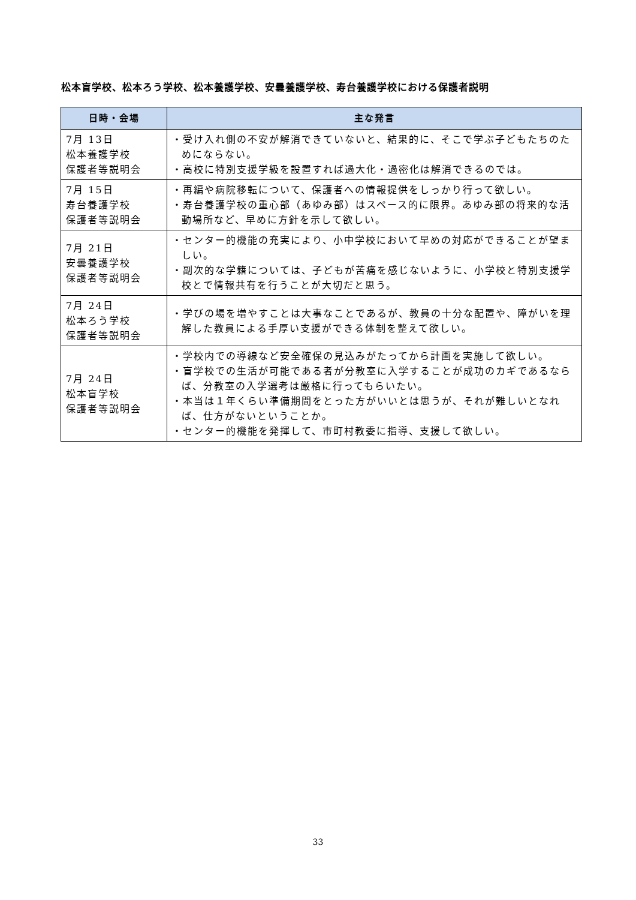松本盲学校、松本ろう学校、松本養護学校、安曇養護学校、寿台養護学校における保護者説明
| 日時・会場 | 主な発言 |
| --- | --- |
| 7月 13日 松本養護学校 保護者等説明会 | ・受け入れ側の不安が解消できていないと、結果的に、そこで学ぶ子どもたちのためにならない。 ・高校に特別支援学級を設置すれば過大化・過密化は解消できるのでは。 |
| 7月 15日 寿台養護学校 保護者等説明会 | ・再編や病院移転について、保護者への情報提供をしっかり行って欲しい。 ・寿台養護学校の重心部（あゆみ部）はスペース的に限界。あゆみ部の将来的な活動場所など、早めに方針を示して欲しい。 |
| 7月 21日 安曇養護学校 保護者等説明会 | ・センター的機能の充実により、小中学校において早めの対応ができることが望ましい。 ・副次的な学籍については、子どもが苦痛を感じないように、小学校と特別支援学校とで情報共有を行うことが大切だと思う。 |
| 7月 24日 松本ろう学校 保護者等説明会 | ・学びの場を増やすことは大事なことであるが、教員の十分な配置や、障がいを理解した教員による手厚い支援ができる体制を整えて欲しい。 |
| 7月 24日 松本盲学校 保護者等説明会 | ・学校内での導線など安全確保の見込みがたってから計画を実施して欲しい。 ・盲学校での生活が可能である者が分教室に入学することが成功のカギであるならば、分教室の入学選考は厳格に行ってもらいたい。 ・本当は１年くらい準備期間をとった方がいいとは思うが、それが難しいとなれば、仕方がないということか。 ・センター的機能を発揮して、市町村教委に指導、支援して欲しい。 |
33